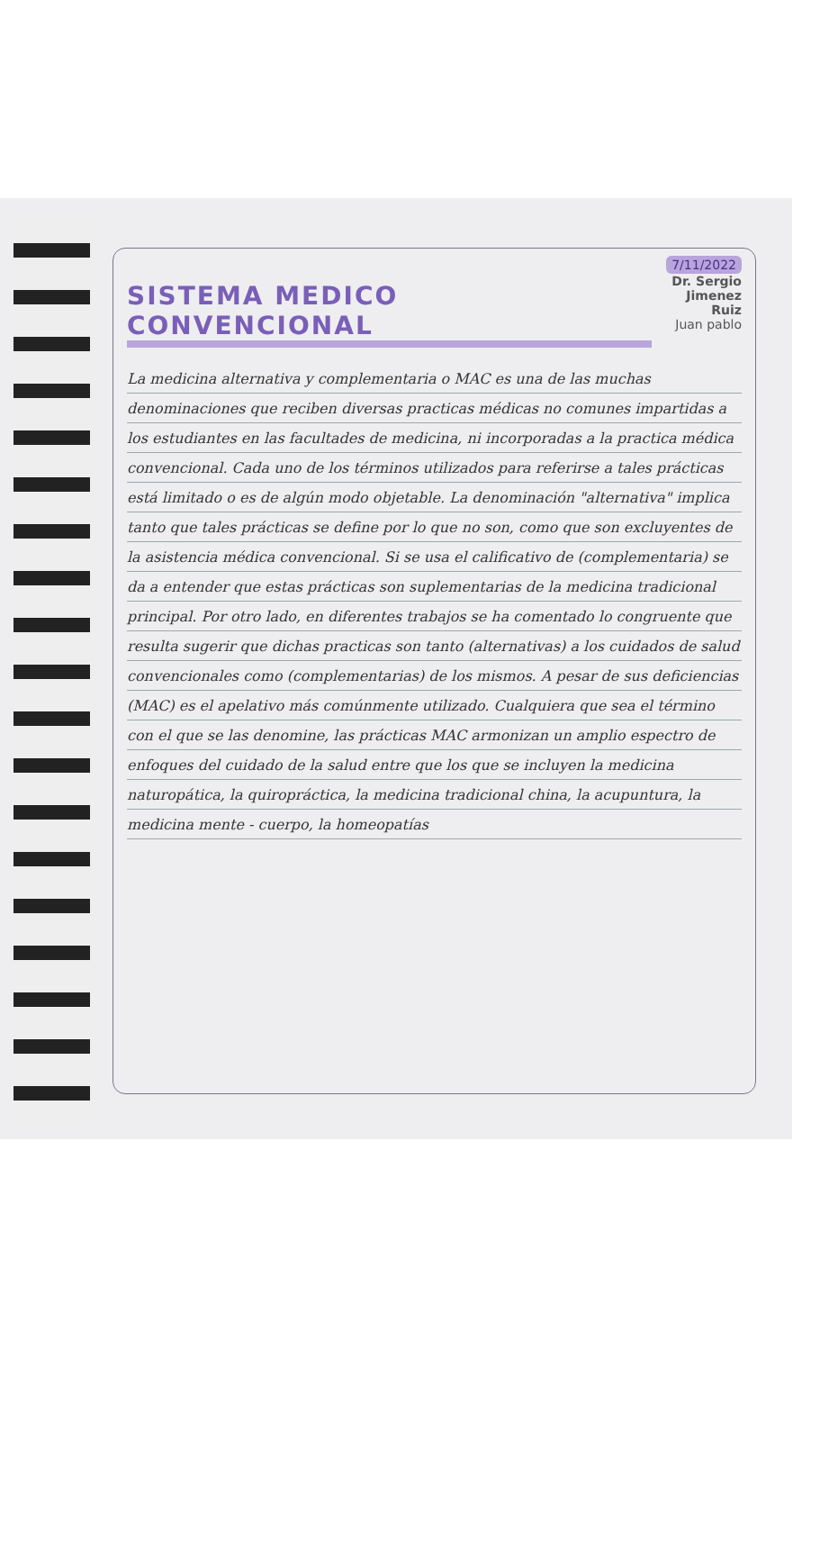SISTEMA MEDICO CONVENCIONAL
7/11/2022
Dr. Sergio
Jimenez Ruiz
Juan pablo
La medicina alternativa y complementaria o MAC es una de las muchas denominaciones que reciben diversas practicas médicas no comunes impartidas a los estudiantes en las facultades de medicina, ni incorporadas a la practica médica convencional. Cada uno de los términos utilizados para referirse a tales prácticas está limitado o es de algún modo objetable. La denominación "alternativa" implica tanto que tales prácticas se define por lo que no son, como que son excluyentes de la asistencia médica convencional. Si se usa el calificativo de (complementaria) se da a entender que estas prácticas son suplementarias de la medicina tradicional principal. Por otro lado, en diferentes trabajos se ha comentado lo congruente que resulta sugerir que dichas practicas son tanto (alternativas) a los cuidados de salud convencionales como (complementarias) de los mismos. A pesar de sus deficiencias (MAC) es el apelativo más comúnmente utilizado. Cualquiera que sea el término con el que se las denomine, las prácticas MAC armonizan un amplio espectro de enfoques del cuidado de la salud entre que los que se incluyen la medicina naturopática, la quiropráctica, la medicina tradicional china, la acupuntura, la medicina mente - cuerpo, la homeopatías